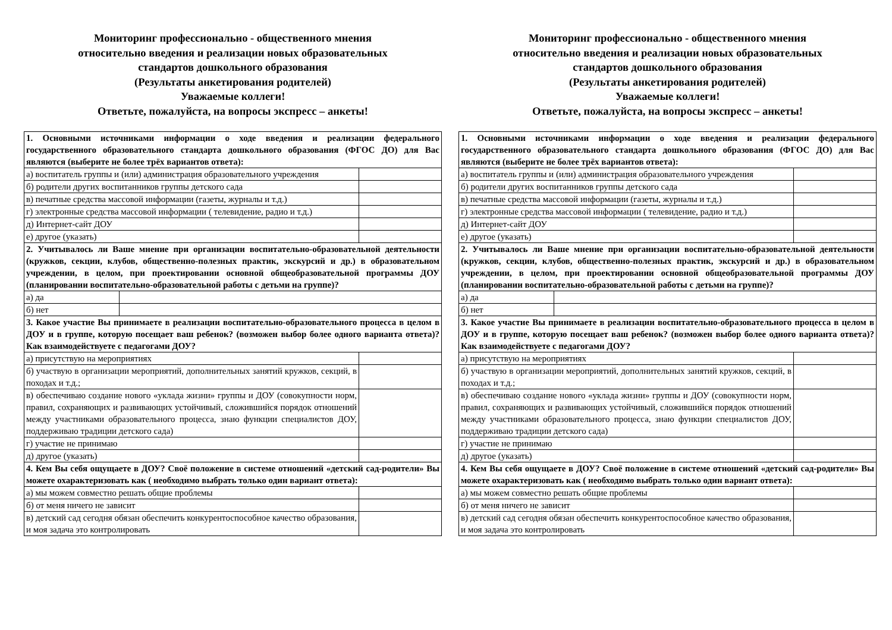Мониторинг профессионально - общественного мнения
относительно введения и реализации новых образовательных
стандартов дошкольного образования
(Результаты анкетирования родителей)
Уважаемые коллеги!
Ответьте, пожалуйста, на вопросы экспресс – анкеты!
| 1. Основными источниками информации о ходе введения и реализации федерального государственного образовательного стандарта дошкольного образования (ФГОС ДО) для Вас являются (выберите не более трёх вариантов ответа): | | |
| а) воспитатель группы и (или) администрация образовательного учреждения | | |
| б) родители других воспитанников группы детского сада | | |
| в) печатные средства массовой информации (газеты, журналы и т.д.) | | |
| г) электронные средства массовой информации ( телевидение, радио и т.д.) | | |
| д) Интернет-сайт ДОУ | | |
| е) другое (указать) | | |
| 2. Учитывалось ли Ваше мнение при организации воспитательно-образовательной деятельности (кружков, секции, клубов, общественно-полезных практик, экскурсий и др.) в образовательном учреждении, в целом, при проектировании основной общеобразовательной программы ДОУ (планировании воспитательно-образовательной работы с детьми на группе)? | | |
| а) да | | |
| б) нет | | |
| 3. Какое участие Вы принимаете в реализации воспитательно-образовательного процесса в целом в ДОУ и в группе, которую посещает ваш ребенок? (возможен выбор более одного варианта ответа)? Как взаимодействуете с педагогами ДОУ? | | |
| а) присутствую на мероприятиях | | |
| б) участвую в организации мероприятий, дополнительных занятий кружков, секций, в походах и т.д.; | | |
| в) обеспечиваю создание нового «уклада жизни» группы и ДОУ (совокупности норм, правил, сохраняющих и развивающих устойчивый, сложившийся порядок отношений между участниками образовательного процесса, знаю функции специалистов ДОУ, поддерживаю традиции детского сада) | | |
| г) участие не принимаю | | |
| д) другое (указать) | | |
| 4. Кем Вы себя ощущаете в ДОУ? Своё положение в системе отношений «детский сад-родители» Вы можете охарактеризовать как ( необходимо выбрать только один вариант ответа): | | |
| а) мы можем совместно решать общие проблемы | | |
| б) от меня ничего не зависит | | |
| в) детский сад сегодня обязан обеспечить конкурентоспособное качество образования, и моя задача это контролировать | | |
Мониторинг профессионально - общественного мнения
относительно введения и реализации новых образовательных
стандартов дошкольного образования
(Результаты анкетирования родителей)
Уважаемые коллеги!
Ответьте, пожалуйста, на вопросы экспресс – анкеты!
| 1. Основными источниками информации о ходе введения и реализации федерального государственного образовательного стандарта дошкольного образования (ФГОС ДО) для Вас являются (выберите не более трёх вариантов ответа): | | |
| а) воспитатель группы и (или) администрация образовательного учреждения | | |
| б) родители других воспитанников группы детского сада | | |
| в) печатные средства массовой информации (газеты, журналы и т.д.) | | |
| г) электронные средства массовой информации ( телевидение, радио и т.д.) | | |
| д) Интернет-сайт ДОУ | | |
| е) другое (указать) | | |
| 2. Учитывалось ли Ваше мнение при организации воспитательно-образовательной деятельности (кружков, секции, клубов, общественно-полезных практик, экскурсий и др.) в образовательном учреждении, в целом, при проектировании основной общеобразовательной программы ДОУ (планировании воспитательно-образовательной работы с детьми на группе)? | | |
| а) да | | |
| б) нет | | |
| 3. Какое участие Вы принимаете в реализации воспитательно-образовательного процесса в целом в ДОУ и в группе, которую посещает ваш ребенок? (возможен выбор более одного варианта ответа)? Как взаимодействуете с педагогами ДОУ? | | |
| а) присутствую на мероприятиях | | |
| б) участвую в организации мероприятий, дополнительных занятий кружков, секций, в походах и т.д.; | | |
| в) обеспечиваю создание нового «уклада жизни» группы и ДОУ (совокупности норм, правил, сохраняющих и развивающих устойчивый, сложившийся порядок отношений между участниками образовательного процесса, знаю функции специалистов ДОУ, поддерживаю традиции детского сада) | | |
| г) участие не принимаю | | |
| д) другое (указать) | | |
| 4. Кем Вы себя ощущаете в ДОУ? Своё положение в системе отношений «детский сад-родители» Вы можете охарактеризовать как ( необходимо выбрать только один вариант ответа): | | |
| а) мы можем совместно решать общие проблемы | | |
| б) от меня ничего не зависит | | |
| в) детский сад сегодня обязан обеспечить конкурентоспособное качество образования, и моя задача это контролировать | | |